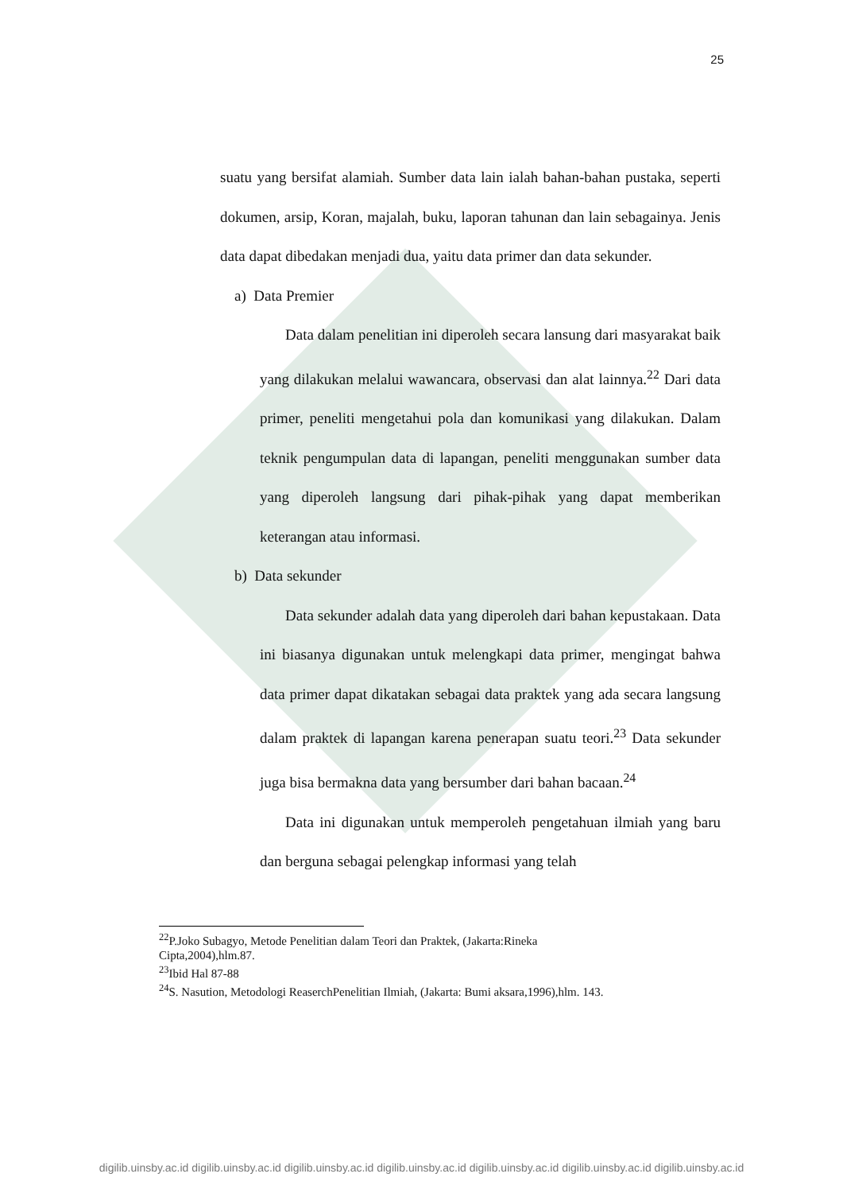25
suatu yang bersifat alamiah. Sumber data lain ialah bahan-bahan pustaka, seperti dokumen, arsip, Koran, majalah, buku, laporan tahunan dan lain sebagainya. Jenis data dapat dibedakan menjadi dua, yaitu data primer dan data sekunder.
a) Data Premier
Data dalam penelitian ini diperoleh secara lansung dari masyarakat baik yang dilakukan melalui wawancara, observasi dan alat lainnya.<sup>22</sup> Dari data primer, peneliti mengetahui pola dan komunikasi yang dilakukan. Dalam teknik pengumpulan data di lapangan, peneliti menggunakan sumber data yang diperoleh langsung dari pihak-pihak yang dapat memberikan keterangan atau informasi.
b) Data sekunder
Data sekunder adalah data yang diperoleh dari bahan kepustakaan. Data ini biasanya digunakan untuk melengkapi data primer, mengingat bahwa data primer dapat dikatakan sebagai data praktek yang ada secara langsung dalam praktek di lapangan karena penerapan suatu teori.<sup>23</sup> Data sekunder juga bisa bermakna data yang bersumber dari bahan bacaan.<sup>24</sup>
Data ini digunakan untuk memperoleh pengetahuan ilmiah yang baru dan berguna sebagai pelengkap informasi yang telah
<sup>22</sup>P.Joko Subagyo, Metode Penelitian dalam Teori dan Praktek, (Jakarta:Rineka
Cipta,2004),hlm.87.
<sup>23</sup> Ibid Hal 87-88
<sup>24</sup>S. Nasution, Metodologi ReaserchPenelitian Ilmiah, (Jakarta: Bumi aksara,1996),hlm. 143.
digilib.uinsby.ac.id digilib.uinsby.ac.id digilib.uinsby.ac.id digilib.uinsby.ac.id digilib.uinsby.ac.id digilib.uinsby.ac.id digilib.uinsby.ac.id